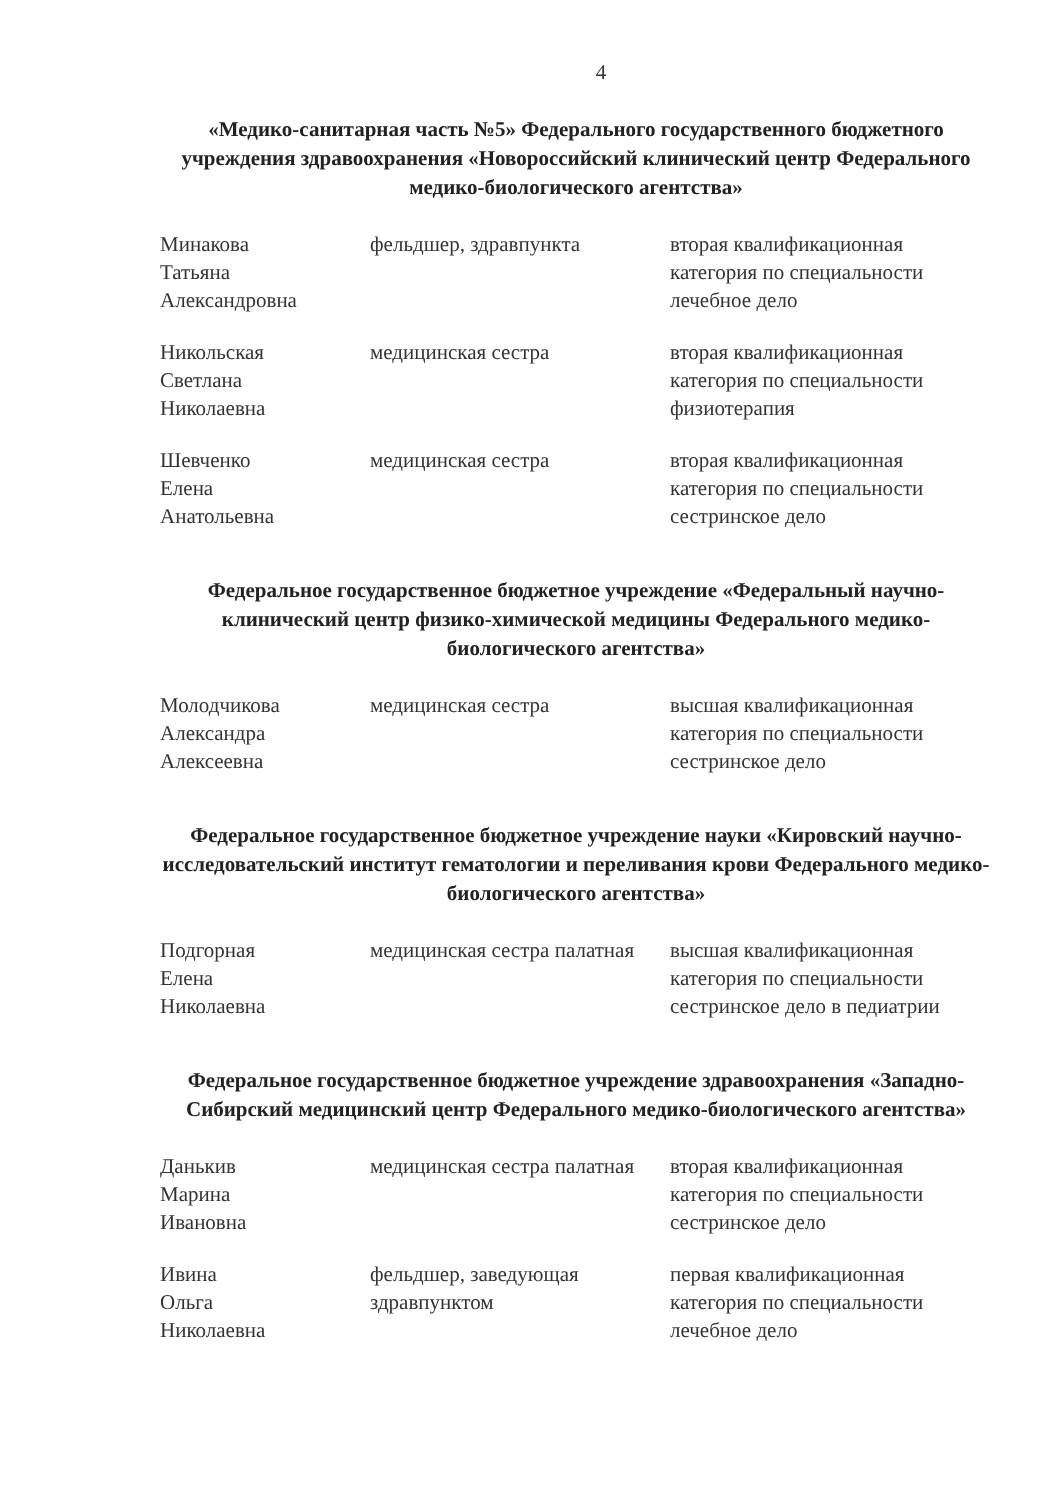4
«Медико-санитарная часть №5» Федерального государственного бюджетного учреждения здравоохранения «Новороссийский клинический центр Федерального медико-биологического агентства»
| Минакова Татьяна Александровна | фельдшер, здравпункта | вторая квалификационная категория по специальности лечебное дело |
| Никольская Светлана Николаевна | медицинская сестра | вторая квалификационная категория по специальности физиотерапия |
| Шевченко Елена Анатольевна | медицинская сестра | вторая квалификационная категория по специальности сестринское дело |
Федеральное государственное бюджетное учреждение «Федеральный научно-клинический центр физико-химической медицины Федерального медико-биологического агентства»
| Молодчикова Александра Алексеевна | медицинская сестра | высшая квалификационная категория по специальности сестринское дело |
Федеральное государственное бюджетное учреждение науки «Кировский научно-исследовательский институт гематологии и переливания крови Федерального медико-биологического агентства»
| Подгорная Елена Николаевна | медицинская сестра палатная | высшая квалификационная категория по специальности сестринское дело в педиатрии |
Федеральное государственное бюджетное учреждение здравоохранения «Западно-Сибирский медицинский центр Федерального медико-биологического агентства»
| Данькив Марина Ивановна | медицинская сестра палатная | вторая квалификационная категория по специальности сестринское дело |
| Ивина Ольга Николаевна | фельдшер, заведующая здравпунктом | первая квалификационная категория по специальности лечебное дело |